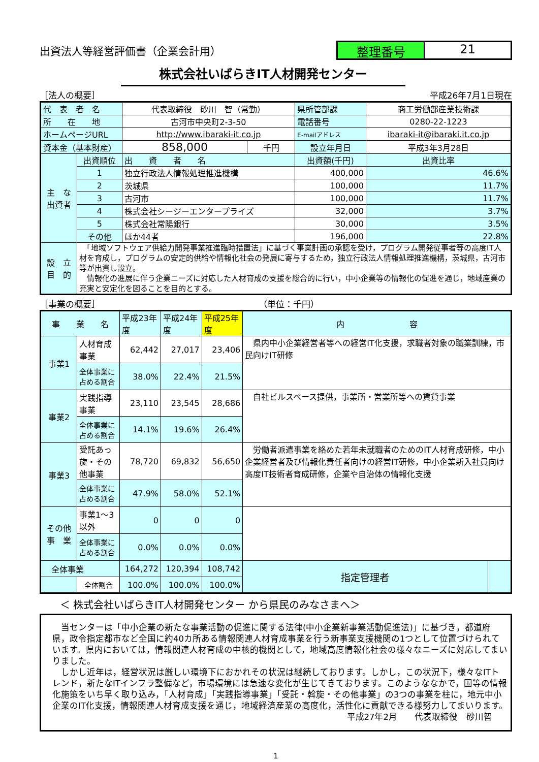出資法人等経営評価書（企業会計用）
整理番号 21
株式会社いばらきIT人材開発センター
［法人の概要］ 平成26年7月1日現在
| 代 表 者 名 | | 代表取締役 砂川 智（常勤） | | 県所管部課 | 商工労働部産業技術課 |
| 所 在 地 | | 古河市中央町2-3-50 | | 電話番号 | 0280-22-1223 |
| ホームページURL | | http://www.ibaraki-it.co.jp | | E-mailアドレス | ibaraki-it@ibaraki.it.co.jp |
| 資本金（基本財産） | | 858,000 | 千円 | 設立年月日 | 平成3年3月28日 |
| 主 な 出資者 | 出資順位 | 出 資 者 名 | | 出資額(千円) | 出資比率 |
| | 1 | 独立行政法人情報処理推進機構 | | 400,000 | 46.6% |
| | 2 | 茨城県 | | 100,000 | 11.7% |
| | 3 | 古河市 | | 100,000 | 11.7% |
| | 4 | 株式会社シージーエンタープライズ | | 32,000 | 3.7% |
| | 5 | 株式会社常陽銀行 | | 30,000 | 3.5% |
| | その他 | ほか44者 | | 196,000 | 22.8% |
| 設 立 目 的 | 「地域ソフトウェア供給力開発事業推進臨時措置法」に基づく事業計画の承認を受け，プログラム開発従事者等の高度IT人材を育成し，プログラムの安定的供給や情報化社会の発展に寄与するため，独立行政法人情報処理推進機構，茨城県，古河市等が出資し設立。 情報化の進展に伴う企業ニーズに対応した人材育成の支援を総合的に行い，中小企業等の情報化の促進を通じ，地域産業の充実と安定化を図ることを目的とする。 | | | | |
［事業の概要］ （単位：千円）
| 事 業 名 | | 平成23年度 | 平成24年度 | 平成25年度 | 内 容 | |
| 事業1 | 人材育成事業 | 62,442 | 27,017 | 23,406 | 県内中小企業経営者等への経営IT化支援，求職者対象の職業訓練，市民向けIT研修 | |
| | 全体事業に占める割合 | 38.0% | 22.4% | 21.5% | | |
| 事業2 | 実践指導事業 | 23,110 | 23,545 | 28,686 | 自社ビルスペース提供，事業所・営業所等への賃貸事業 | |
| | 全体事業に占める割合 | 14.1% | 19.6% | 26.4% | | |
| 事業3 | 受託あっ旋・その他事業 | 78,720 | 69,832 | 56,650 | 労働者派遣事業を絡めた若年未就職者のためのIT人材育成研修，中小企業経営者及び情報化責任者向けの経営IT研修，中小企業新入社員向け高度IT技術者育成研修，企業や自治体の情報化支援 | |
| | 全体事業に占める割合 | 47.9% | 58.0% | 52.1% | | |
| その他 事 業 | 事業1～3以外 | 0 | 0 | 0 | | |
| | 全体事業に占める割合 | 0.0% | 0.0% | 0.0% | | |
| 全体事業 | | 164,272 | 120,394 | 108,742 | 指定管理者 | |
| | 全体割合 | 100.0% | 100.0% | 100.0% | | |
＜ 株式会社いばらきIT人材開発センター から県民のみなさまへ＞
　当センターは「中小企業の新たな事業活動の促進に関する法律(中小企業新事業活動促進法)」に基づき，都道府県，政令指定都市など全国に約40カ所ある情報関連人材育成事業を行う新事業支援機関の1つとして位置づけられています。県内においては，情報関連人材育成の中核的機関として，地域高度情報化社会の様々なニーズに対応してまいりました。
　しかし近年は，経営状況は厳しい環境下におかれその状況は継続しております。しかし，この状況下，様々なITトレンド，新たなITインフラ整備など，市場環境には急速な変化が生じてきております。このようななかで，国等の情報化施策をいち早く取り込み，「人材育成」「実践指導事業」「受託・斡旋・その他事業」の3つの事業を柱に，地元中小企業のIT化支援，情報関連人材育成支援を通じ，地域経済産業の高度化，活性化に貢献できる様努力してまいります。
平成27年2月　　代表取締役　砂川智
1